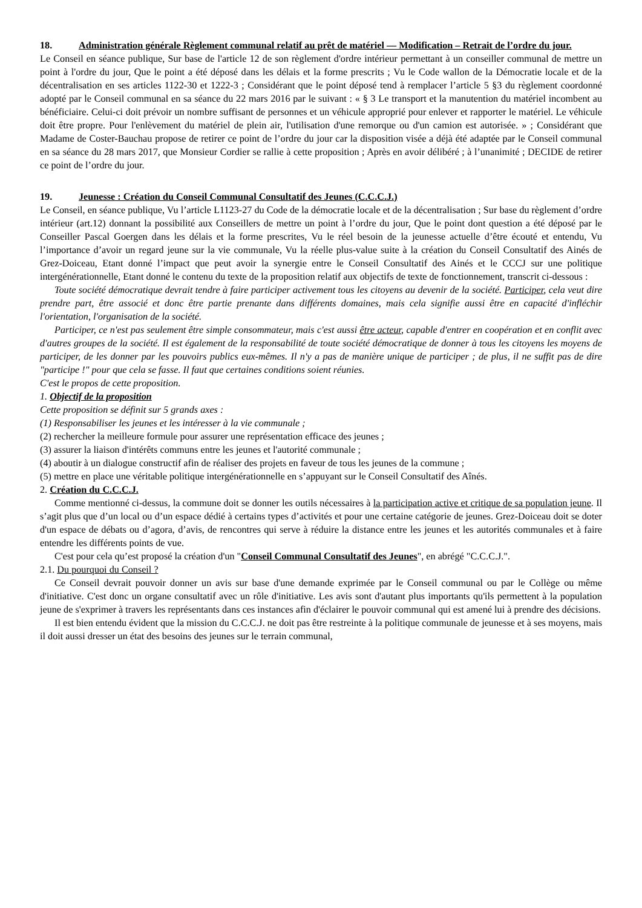18. Administration générale Règlement communal relatif au prêt de matériel — Modification – Retrait de l’ordre du jour.
Le Conseil en séance publique, Sur base de l'article 12 de son règlement d'ordre intérieur permettant à un conseiller communal de mettre un point à l'ordre du jour, Que le point a été déposé dans les délais et la forme prescrits ; Vu le Code wallon de la Démocratie locale et de la décentralisation en ses articles 1122-30 et 1222-3 ; Considérant que le point déposé tend à remplacer l’article 5 §3 du règlement coordonné adopté par le Conseil communal en sa séance du 22 mars 2016 par le suivant : « § 3 Le transport et la manutention du matériel incombent au bénéficiaire. Celui-ci doit prévoir un nombre suffisant de personnes et un véhicule approprié pour enlever et rapporter le matériel. Le véhicule doit être propre. Pour l'enlèvement du matériel de plein air, l'utilisation d'une remorque ou d'un camion est autorisée. » ; Considérant que Madame de Coster-Bauchau propose de retirer ce point de l’ordre du jour car la disposition visée a déjà été adaptée par le Conseil communal en sa séance du 28 mars 2017, que Monsieur Cordier se rallie à cette proposition ; Après en avoir délibéré ; à l’unanimité ; DECIDE de retirer ce point de l’ordre du jour.
19. Jeunesse : Création du Conseil Communal Consultatif des Jeunes (C.C.C.J.)
Le Conseil, en séance publique, Vu l’article L1123-27 du Code de la démocratie locale et de la décentralisation ; Sur base du règlement d’ordre intérieur (art.12) donnant la possibilité aux Conseillers de mettre un point à l’ordre du jour, Que le point dont question a été déposé par le Conseiller Pascal Goergen dans les délais et la forme prescrites, Vu le réel besoin de la jeunesse actuelle d’être écouté et entendu, Vu l’importance d’avoir un regard jeune sur la vie communale, Vu la réelle plus-value suite à la création du Conseil Consultatif des Ainés de Grez-Doiceau, Etant donné l’impact que peut avoir la synergie entre le Conseil Consultatif des Ainés et le CCCJ sur une politique intergénérationnelle, Etant donné le contenu du texte de la proposition relatif aux objectifs de texte de fonctionnement, transcrit ci-dessous :
Toute société démocratique devrait tendre à faire participer activement tous les citoyens au devenir de la société. Participer, cela veut dire prendre part, être associé et donc être partie prenante dans différents domaines, mais cela signifie aussi être en capacité d'infléchir l'orientation, l'organisation de la société.
Participer, ce n'est pas seulement être simple consommateur, mais c'est aussi être acteur, capable d'entrer en coopération et en conflit avec d'autres groupes de la société. Il est également de la responsabilité de toute société démocratique de donner à tous les citoyens les moyens de participer, de les donner par les pouvoirs publics eux-mêmes. Il n'y a pas de manière unique de participer ; de plus, il ne suffit pas de dire "participe !" pour que cela se fasse. Il faut que certaines conditions soient réunies.
C'est le propos de cette proposition.
1. Objectif de la proposition
Cette proposition se définit sur 5 grands axes :
(1) Responsabiliser les jeunes et les intéresser à la vie communale ;
(2) rechercher la meilleure formule pour assurer une représentation efficace des jeunes ;
(3) assurer la liaison d'intérêts communs entre les jeunes et l'autorité communale ;
(4) aboutir à un dialogue constructif afin de réaliser des projets en faveur de tous les jeunes de la commune ;
(5) mettre en place une véritable politique intergénérationnelle en s’appuyant sur le Conseil Consultatif des Aînés.
2. Création du C.C.C.J.
Comme mentionné ci-dessus, la commune doit se donner les outils nécessaires à la participation active et critique de sa population jeune. Il s’agit plus que d’un local ou d’un espace dédié à certains types d’activités et pour une certaine catégorie de jeunes. Grez-Doiceau doit se doter d'un espace de débats ou d’agora, d’avis, de rencontres qui serve à réduire la distance entre les jeunes et les autorités communales et à faire entendre les différents points de vue.
C'est pour cela qu’est proposé la création d'un "Conseil Communal Consultatif des Jeunes", en abrégé "C.C.C.J.".
2.1. Du pourquoi du Conseil ?
Ce Conseil devrait pouvoir donner un avis sur base d'une demande exprimée par le Conseil communal ou par le Collège ou même d'initiative. C'est donc un organe consultatif avec un rôle d'initiative. Les avis sont d'autant plus importants qu'ils permettent à la population jeune de s'exprimer à travers les représentants dans ces instances afin d'éclairer le pouvoir communal qui est amené lui à prendre des décisions.
Il est bien entendu évident que la mission du C.C.C.J. ne doit pas être restreinte à la politique communale de jeunesse et à ses moyens, mais il doit aussi dresser un état des besoins des jeunes sur le terrain communal,